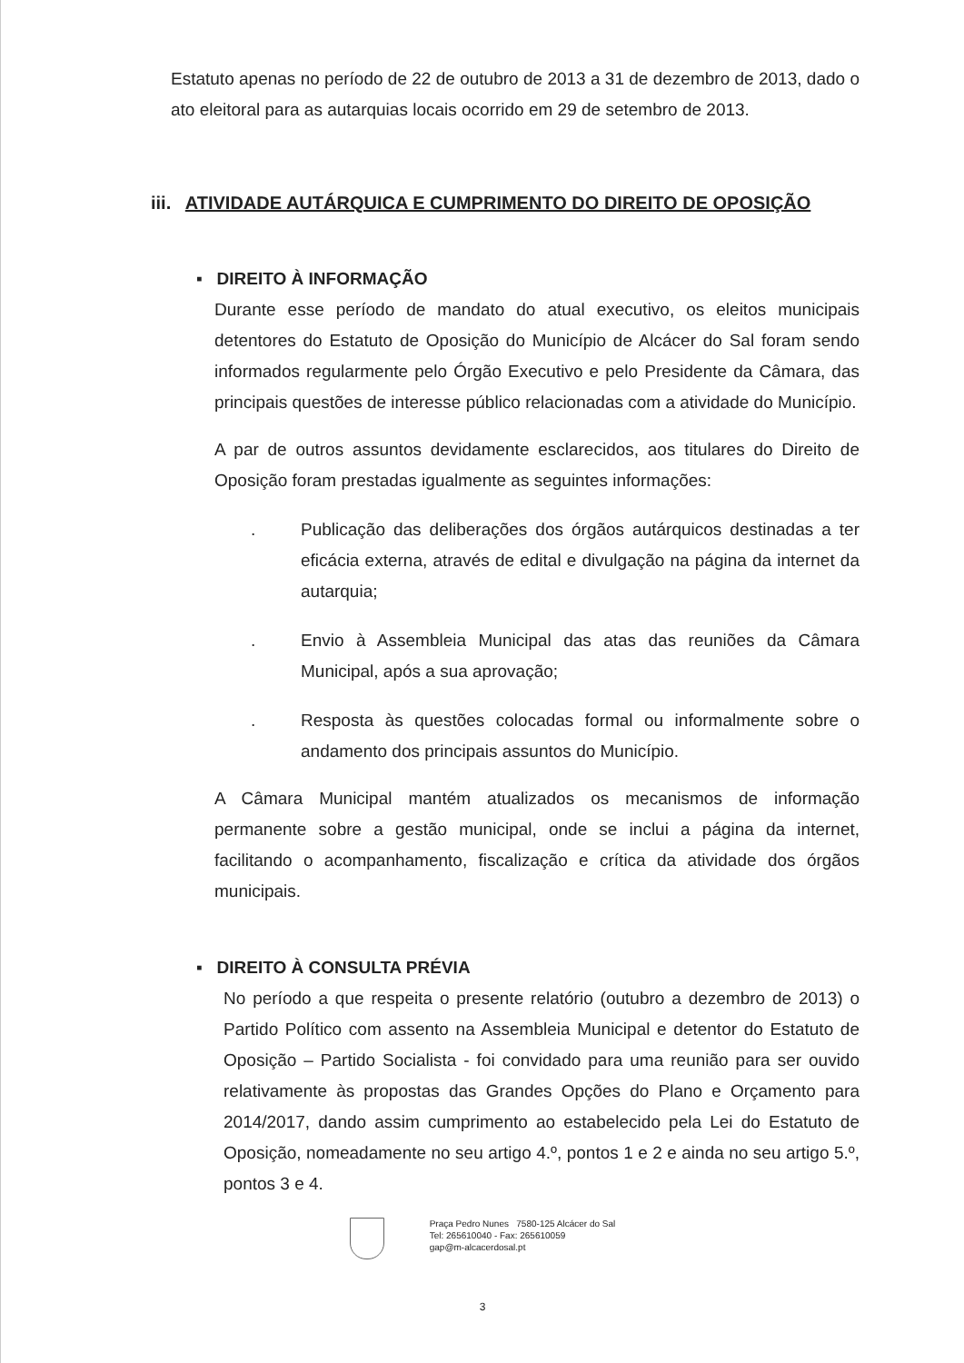Estatuto apenas no período de 22 de outubro de 2013 a 31 de dezembro de 2013, dado o ato eleitoral para as autarquias locais ocorrido em 29 de setembro de 2013.
iii. ATIVIDADE AUTÁRQUICA E CUMPRIMENTO DO DIREITO DE OPOSIÇÃO
▪ DIREITO À INFORMAÇÃO
Durante esse período de mandato do atual executivo, os eleitos municipais detentores do Estatuto de Oposição do Município de Alcácer do Sal foram sendo informados regularmente pelo Órgão Executivo e pelo Presidente da Câmara, das principais questões de interesse público relacionadas com a atividade do Município.
A par de outros assuntos devidamente esclarecidos, aos titulares do Direito de Oposição foram prestadas igualmente as seguintes informações:
. Publicação das deliberações dos órgãos autárquicos destinadas a ter eficácia externa, através de edital e divulgação na página da internet da autarquia;
. Envio à Assembleia Municipal das atas das reuniões da Câmara Municipal, após a sua aprovação;
. Resposta às questões colocadas formal ou informalmente sobre o andamento dos principais assuntos do Município.
A Câmara Municipal mantém atualizados os mecanismos de informação permanente sobre a gestão municipal, onde se inclui a página da internet, facilitando o acompanhamento, fiscalização e crítica da atividade dos órgãos municipais.
▪ DIREITO À CONSULTA PRÉVIA
No período a que respeita o presente relatório (outubro a dezembro de 2013) o Partido Político com assento na Assembleia Municipal e detentor do Estatuto de Oposição – Partido Socialista - foi convidado para uma reunião para ser ouvido relativamente às propostas das Grandes Opções do Plano e Orçamento para 2014/2017, dando assim cumprimento ao estabelecido pela Lei do Estatuto de Oposição, nomeadamente no seu artigo 4.º, pontos 1 e 2 e ainda no seu artigo 5.º, pontos 3 e 4.
Praça Pedro Nunes 7580-125 Alcácer do Sal
Tel: 265610040 - Fax: 265610059
gap@m-alcacerdosal.pt
3